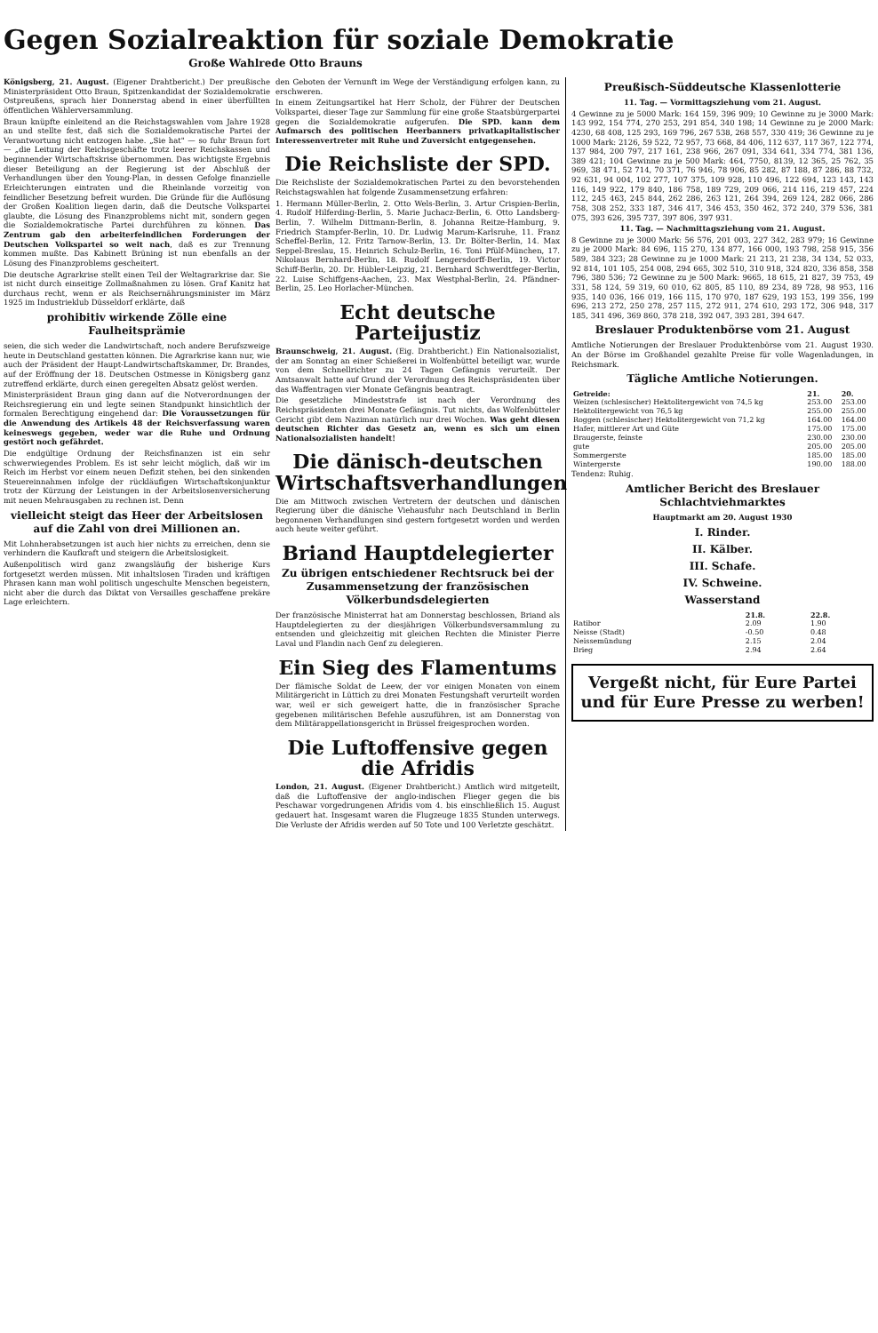Gegen Sozialreaktion für soziale Demokratie
Große Wahlrede Otto Brauns
Königsberg, 21. August. (Eigener Drahtbericht.) Der preußische Ministerpräsident Otto Braun, Spitzenkandidat der Sozialdemokratie Ostpreußens, sprach hier Donnerstag abend in einer überfüllten öffentlichen Wählerversammlung.
Braun knüpfte einleitend an die Reichstagswahlen vom Jahre 1928 an und stellte fest, daß sich die Sozialdemokratische Partei der Verantwortung nicht entzogen habe. „Sie hat" — so fuhr Braun fort — „die Leitung der Reichsgeschäfte trotz leerer Reichskassen und beginnender Wirtschaftskrise übernommen. Das wichtigste Ergebnis dieser Beteiligung an der Regierung ist der Abschluß der Verhandlungen über den Young-Plan, in dessen Gefolge finanzielle Erleichterungen eintraten und die Rheinlande vorzeitig von feindlicher Besetzung befreit wurden. Die Gründe für die Auflösung der Großen Koalition liegen darin, daß die Deutsche Volkspartei glaubte, die Lösung des Finanzproblems nicht mit, sondern gegen die Sozialdemokratische Partei durchführen zu können. Das Zentrum gab den arbeiterfeindlichen Forderungen der Deutschen Volkspartei so weit nach, daß es zur Trennung kommen mußte. Das Kabinett Brüning ist nun ebenfalls an der Lösung des Finanzproblems gescheitert.
Die deutsche Agrarkrise stellt einen Teil der Weltagrarkrise dar. Sie ist nicht durch einseitige Zollmaßnahmen zu lösen. Graf Kanitz hat durchaus recht, wenn er als Reichsernährungsminister im März 1925 im Industrieklub Düsseldorf erklärte, daß
prohibitiv wirkende Zölle eine Faulheitsprämie
seien, die sich weder die Landwirtschaft, noch andere Berufszweige heute in Deutschland gestatten können. Die Agrarkrise kann nur, wie auch der Präsident der Haupt-Landwirtschaftskammer, Dr. Brandes, auf der Eröffnung der 18. Deutschen Ostmesse in Königsberg ganz zutreffend erklärte, durch einen geregelten Absatz gelöst werden.
Ministerpräsident Braun ging dann auf die Notverordnungen der Reichsregierung ein und legte seinen Standpunkt hinsichtlich der formalen Berechtigung eingehend dar: Die Voraussetzungen für die Anwendung des Artikels 48 der Reichsverfassung waren keineswegs gegeben, weder war die Ruhe und Ordnung gestört noch gefährdet.
Die endgültige Ordnung der Reichsfinanzen ist ein sehr schwerwiegendes Problem. Es ist sehr leicht möglich, daß wir im Reich im Herbst vor einem neuen Defizit stehen, bei den sinkenden Steuereinnahmen infolge der rückläufigen Wirtschaftskonjunktur trotz der Kürzung der Leistungen in der Arbeitslosenversicherung mit neuen Mehrausgaben zu rechnen ist. Denn
vielleicht steigt das Heer der Arbeitslosen auf die Zahl von drei Millionen an.
Mit Lohnherabsetzungen ist auch hier nichts zu erreichen, denn sie verhindern die Kaufkraft und steigern die Arbeitslosigkeit.
Außenpolitisch wird ganz zwangsläufig der bisherige Kurs fortgesetzt werden müssen. Mit inhaltslosen Tiraden und kräftigen Phrasen kann man wohl politisch ungeschulte Menschen begeistern, nicht aber die durch das Diktat von Versailles geschaffene prekäre Lage erleichtern.
den Geboten der Vernunft im Wege der Verständigung erfolgen kann, zu erschweren.
In einem Zeitungsartikel hat Herr Scholz, der Führer der Deutschen Volkspartei, dieser Tage zur Sammlung für eine große Staatsbürgerpartei gegen die Sozialdemokratie aufgerufen. Die SPD. kann dem Aufmarsch des politischen Heerbanners privatkapitalistischer Interessenvertreter mit Ruhe und Zuversicht entgegensehen.
Die Reichsliste der SPD.
Die Reichsliste der Sozialdemokratischen Partei zu den bevorstehenden Reichstagswahlen hat folgende Zusammensetzung erfahren:
1. Hermann Müller-Berlin, 2. Otto Wels-Berlin, 3. Artur Crispien-Berlin, 4. Rudolf Hilferding-Berlin, 5. Marie Juchacz-Berlin, 6. Otto Landsberg-Berlin, 7. Wilhelm Dittmann-Berlin, 8. Johanna Reitze-Hamburg, 9. Friedrich Stampfer-Berlin, 10. Dr. Ludwig Marum-Karlsruhe, 11. Franz Scheffel-Berlin, 12. Fritz Tarnow-Berlin, 13. Dr. Bölter-Berlin, 14. Max Seppel-Breslau, 15. Heinrich Schulz-Berlin, 16. Toni Pfülf-München, 17. Nikolaus Bernhard-Berlin, 18. Rudolf Lengersdorff-Berlin, 19. Victor Schiff-Berlin, 20. Dr. Hübler-Leipzig, 21. Bernhard Schwerdtfeger-Berlin, 22. Luise Schiffgens-Aachen, 23. Max Westphal-Berlin, 24. Pfändner-Berlin, 25. Leo Horlacher-München.
Echt deutsche Parteijustiz
Braunschweig, 21. August. (Eig. Drahtbericht.) Ein Nationalsozialist, der am Sonntag an einer Schießerei in Wolfenbüttel beteiligt war, wurde von dem Schnellrichter zu 24 Tagen Gefängnis verurteilt. Der Amtsanwalt hatte auf Grund der Verordnung des Reichspräsidenten über das Waffentragen vier Monate Gefängnis beantragt.
Die gesetzliche Mindeststrafe ist nach der Verordnung des Reichspräsidenten drei Monate Gefängnis. Tut nichts, das Wolfenbütteler Gericht gibt dem Naziman natürlich nur drei Wochen. Was geht diesen deutschen Richter das Gesetz an, wenn es sich um einen Nationalsozialisten handelt!
Die dänisch-deutschen Wirtschaftsverhandlungen
Die am Mittwoch zwischen Vertretern der deutschen und dänischen Regierung über die dänische Viehausfuhr nach Deutschland in Berlin begonnenen Verhandlungen sind gestern fortgesetzt worden und werden auch heute weiter geführt.
Briand Hauptdelegierter
Zu übrigen entschiedener Rechtsruck bei der Zusammensetzung der französischen Völkerbundsdelegierten
Der französische Ministerrat hat am Donnerstag beschlossen, Briand als Hauptdelegierten zu der diesjährigen Völkerbundsversammlung zu entsenden und gleichzeitig mit gleichen Rechten die Minister Pierre Laval und Flandin nach Genf zu delegieren.
Ein Sieg des Flamentums
Der flämische Soldat de Leew, der vor einigen Monaten von einem Militärgericht in Lüttich zu drei Monaten Festungshaft verurteilt worden war, weil er sich geweigert hatte, die in französischer Sprache gegebenen militärischen Befehle auszuführen, ist am Donnerstag von dem Militärappellationsgericht in Brüssel freigesprochen worden.
Die Luftoffensive gegen die Afridis
London, 21. August. (Eigener Drahtbericht.) Amtlich wird mitgeteilt, daß die Luftoffensive der anglo-indischen Flieger gegen die bis Peschawar vorgedrungenen Afridis vom 4. bis einschließlich 15. August gedauert hat. Insgesamt waren die Flugzeuge 1835 Stunden unterwegs. Die Verluste der Afridis werden auf 50 Tote und 100 Verletzte geschätzt.
Preußisch-Süddeutsche Klassenlotterie
11. Tag. — Vormittagsziehung vom 21. August.
4 Gewinne zu je 5000 Mark: 164 159, 396 909; 10 Gewinne zu je 3000 Mark: 143 992, 154 774, 270 253, 291 854, 340 198; 14 Gewinne zu je 2000 Mark: 4230, 68 408, 125 293, 169 796, 267 538, 268 557, 330 419; 36 Gewinne zu je 1000 Mark: 2126, 59 522, 72 957, 73 668, 84 406, 112 637, 117 367, 122 774, 137 984, 200 797, 217 161, 238 966, 267 091, 334 641, 334 774, 381 136, 389 421; 104 Gewinne zu je 500 Mark: 464, 7750, 8139, 12 365, 25 762, 35 969, 38 471, 52 714, 70 371, 76 946, 78 906, 85 282, 87 188, 87 286, 88 732, 92 631, 94 004, 102 277, 107 375, 109 928, 110 496, 122 694, 123 143, 143 116, 149 922, 179 840, 186 758, 189 729, 209 066, 214 116, 219 457, 224 112, 245 463, 245 844, 262 286, 263 121, 264 394, 269 124, 282 066, 286 758, 308 252, 333 187, 346 417, 346 453, 350 462, 372 240, 379 536, 381 075, 393 626, 395 737, 397 806, 397 931.
11. Tag. — Nachmittagsziehung vom 21. August.
8 Gewinne zu je 3000 Mark: 56 576, 201 003, 227 342, 283 979; 16 Gewinne zu je 2000 Mark: 84 696, 115 270, 134 877, 166 000, 193 798, 258 915, 356 589, 384 323; 28 Gewinne zu je 1000 Mark: 21 213, 21 238, 34 134, 52 033, 92 814, 101 105, 254 008, 294 665, 302 510, 310 918, 324 820, 336 858, 358 796, 380 536; 72 Gewinne zu je 500 Mark: 9665, 18 615, 21 827, 39 753, 49 331, 58 124, 59 319, 60 010, 62 805, 85 110, 89 234, 89 728, 98 953, 116 935, 140 036, 166 019, 166 115, 170 970, 187 629, 193 153, 199 356, 199 696, 213 272, 250 278, 257 115, 272 911, 274 610, 293 172, 306 948, 317 185, 341 496, 369 860, 378 218, 392 047, 393 281, 394 647.
Breslauer Produktenbörse vom 21. August
Amtliche Notierungen der Breslauer Produktenbörse vom 21. August 1930. An der Börse im Großhandel gezahlte Preise für volle Wagenladungen, in Reichsmark.
Tägliche Amtliche Notierungen.
| Getreide: | 21. | 20. |
| --- | --- | --- |
| Weizen (schlesischer) Hektolitergewicht von 74,5 kg | 253.00 | 253.00 |
| Hektolitergewicht von 76,5 kg | 255.00 | 255.00 |
| Roggen (schlesischer) Hektolitergewicht von 71,2 kg | 164.00 | 164.00 |
| Hafer, mittlerer Art und Güte | 175.00 | 175.00 |
| Braugerste, feinste | 230.00 | 230.00 |
| gute | 205.00 | 205.00 |
| Sommergerste | 185.00 | 185.00 |
| Wintergerste | 190.00 | 188.00 |
Tendenz: Ruhig.
Amtlicher Bericht des Breslauer Schlachtviehmarktes
Hauptmarkt am 20. August 1930
I. Rinder.
II. Kälber.
III. Schafe.
IV. Schweine.
Wasserstand
| | 21.8. | 22.8. |
| --- | --- | --- |
| Ratibor | 2.09 | 1.90 |
| Neisse (Stadt) | -0.50 | 0.48 |
| Neissemündung | 2.15 | 2.04 |
| Brieg | 2.94 | 2.64 |
Vergeßt nicht, für Eure Partei und für Eure Presse zu werben!